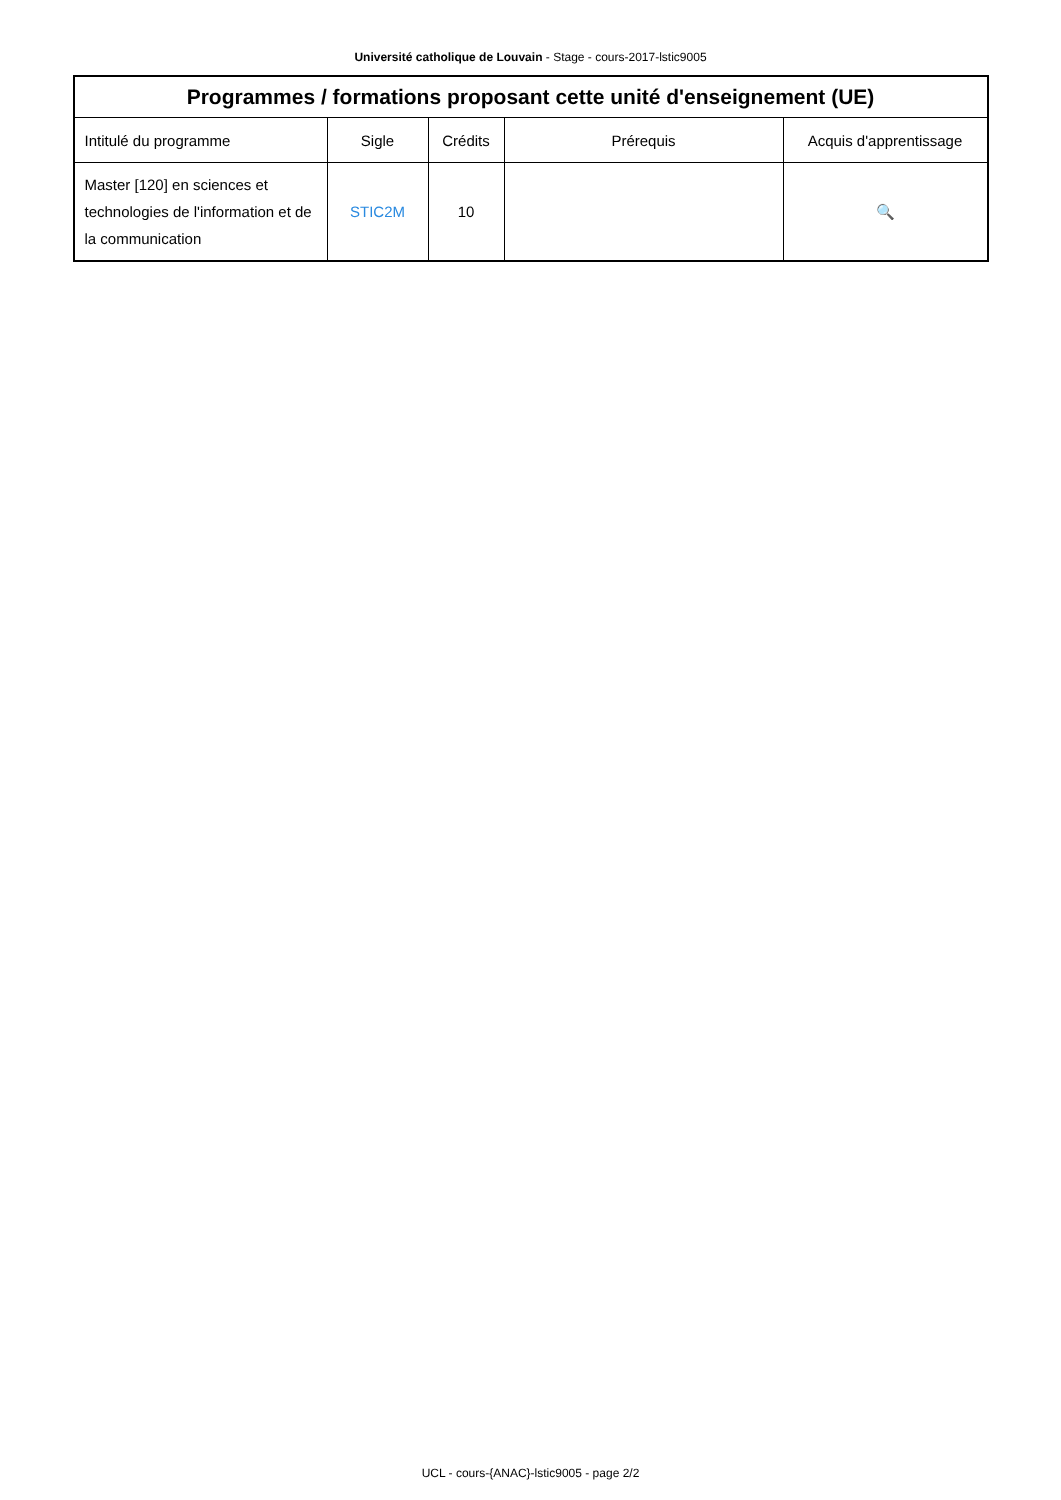Université catholique de Louvain - Stage - cours-2017-lstic9005
| Programmes / formations proposant cette unité d'enseignement (UE) | | | | |
| --- | --- | --- | --- | --- |
| Intitulé du programme | Sigle | Crédits | Prérequis | Acquis d'apprentissage |
| Master [120] en sciences et technologies de l'information et de la communication | STIC2M | 10 | | 🔍 |
UCL - cours-{ANAC}-lstic9005 - page 2/2